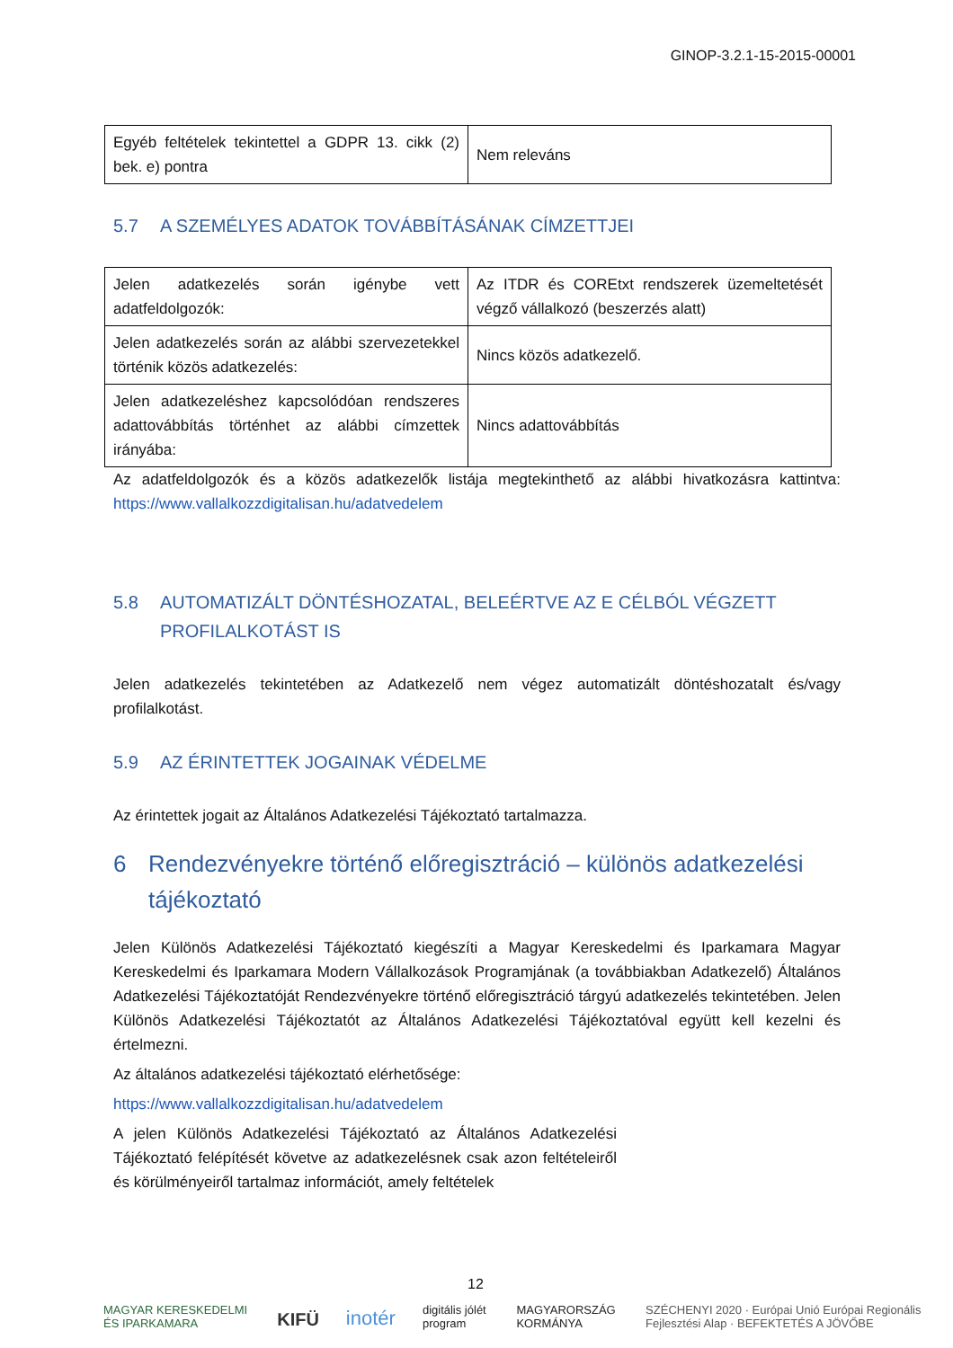GINOP-3.2.1-15-2015-00001
| Egyéb feltételek tekintettel a GDPR 13. cikk (2) bek. e) pontra | Nem releváns |
5.7 A SZEMÉLYES ADATOK TOVÁBBÍTÁSÁNAK CÍMZETTJEI
| Jelen adatkezelés során igénybe vett adatfeldolgozók: | Az ITDR és COREtxt rendszerek üzemeltetését végző vállalkozó (beszerzés alatt) |
| Jelen adatkezelés során az alábbi szervezetekkel történik közös adatkezelés: | Nincs közös adatkezelő. |
| Jelen adatkezeléshez kapcsolódóan rendszeres adattovábbítás történhet az alábbi címzettek irányába: | Nincs adattovábbítás |
Az adatfeldolgozók és a közös adatkezelők listája megtekinthető az alábbi hivatkozásra kattintva: https://www.vallalkozzdigitalisan.hu/adatvedelem
5.8 AUTOMATIZÁLT DÖNTÉSHOZATAL, BELEÉRTVE AZ E CÉLBÓL VÉGZETT PROFILALKOTÁST IS
Jelen adatkezelés tekintetében az Adatkezelő nem végez automatizált döntéshozatalt és/vagy profilalkotást.
5.9 AZ ÉRINTETTEK JOGAINAK VÉDELME
Az érintettek jogait az Általános Adatkezelési Tájékoztató tartalmazza.
6 Rendezvényekre történő előregisztráció – különös adatkezelési tájékoztató
Jelen Különös Adatkezelési Tájékoztató kiegészíti a Magyar Kereskedelmi és Iparkamara Magyar Kereskedelmi és Iparkamara Modern Vállalkozások Programjának (a továbbiakban Adatkezelő) Általános Adatkezelési Tájékoztatóját Rendezvényekre történő előregisztráció tárgyú adatkezelés tekintetében. Jelen Különös Adatkezelési Tájékoztatót az Általános Adatkezelési Tájékoztatóval együtt kell kezelni és értelmezni.
Az általános adatkezelési tájékoztató elérhetősége:
https://www.vallalkozzdigitalisan.hu/adatvedelem
A jelen Különös Adatkezelési Tájékoztató az Általános Adatkezelési Tájékoztató felépítését követve az adatkezelésnek csak azon feltételeiről és körülményeiről tartalmaz információt, amely feltételek
12
MAGYAR KERESKEDELMI ÉS IPARKAMARA KIFÜ inotér digitális jólét program MAGYARORSZÁG KORMÁNYA SZÉCHENYI 2020 · Európai Unió Európai Regionális Fejlesztési Alap · BEFEKTETÉS A JÖVŐBE